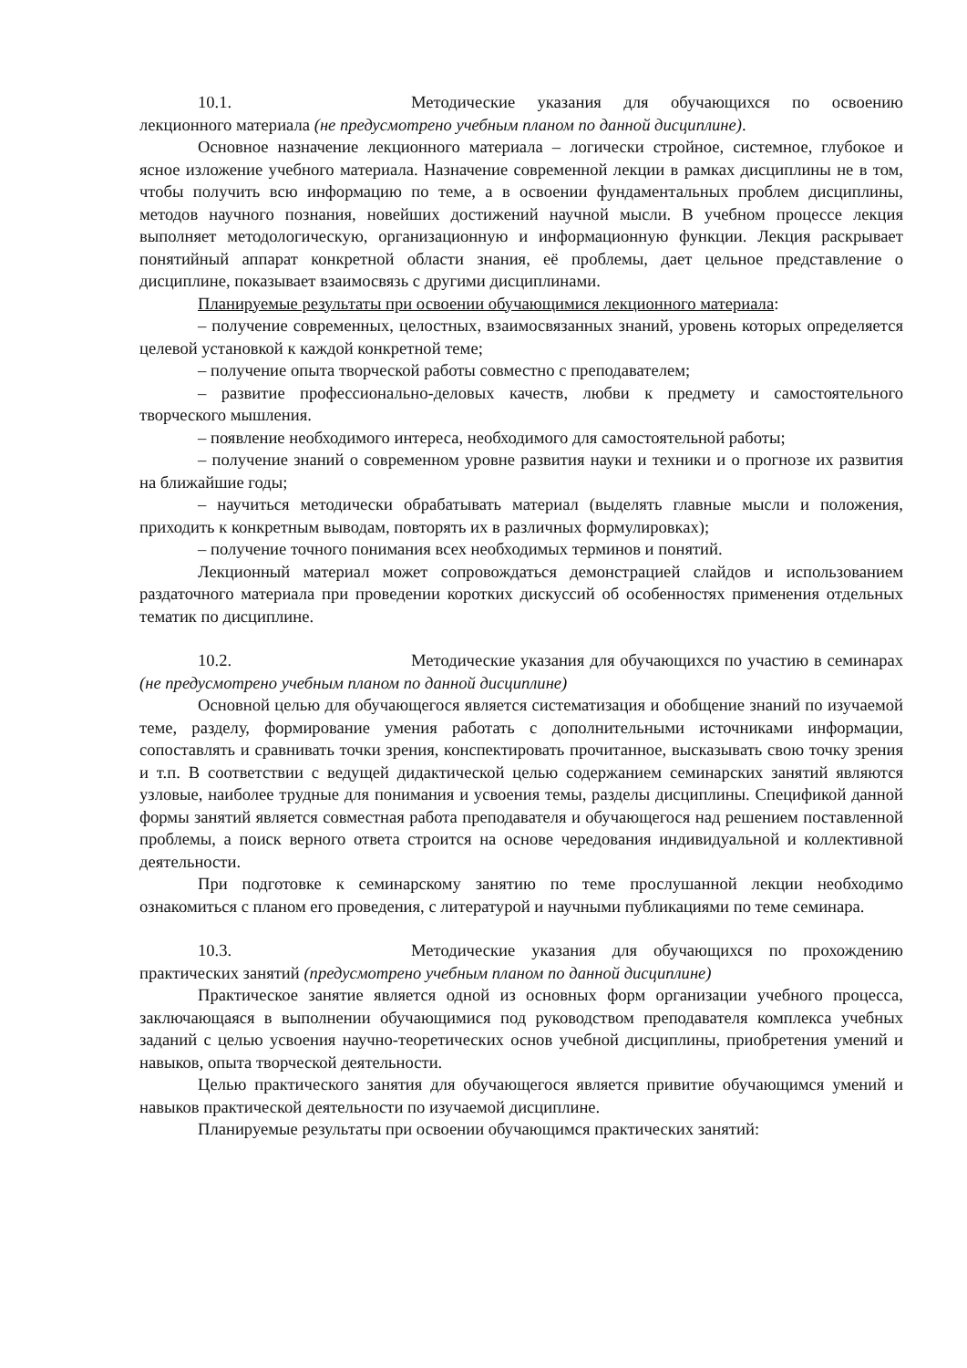10.1. Методические указания для обучающихся по освоению лекционного материала (не предусмотрено учебным планом по данной дисциплине).
Основное назначение лекционного материала – логически стройное, системное, глубокое и ясное изложение учебного материала. Назначение современной лекции в рамках дисциплины не в том, чтобы получить всю информацию по теме, а в освоении фундаментальных проблем дисциплины, методов научного познания, новейших достижений научной мысли. В учебном процессе лекция выполняет методологическую, организационную и информационную функции. Лекция раскрывает понятийный аппарат конкретной области знания, её проблемы, дает цельное представление о дисциплине, показывает взаимосвязь с другими дисциплинами.
Планируемые результаты при освоении обучающимися лекционного материала:
– получение современных, целостных, взаимосвязанных знаний, уровень которых определяется целевой установкой к каждой конкретной теме;
– получение опыта творческой работы совместно с преподавателем;
– развитие профессионально-деловых качеств, любви к предмету и самостоятельного творческого мышления.
– появление необходимого интереса, необходимого для самостоятельной работы;
– получение знаний о современном уровне развития науки и техники и о прогнозе их развития на ближайшие годы;
– научиться методически обрабатывать материал (выделять главные мысли и положения, приходить к конкретным выводам, повторять их в различных формулировках);
– получение точного понимания всех необходимых терминов и понятий.
Лекционный материал может сопровождаться демонстрацией слайдов и использованием раздаточного материала при проведении коротких дискуссий об особенностях применения отдельных тематик по дисциплине.
10.2. Методические указания для обучающихся по участию в семинарах (не предусмотрено учебным планом по данной дисциплине)
Основной целью для обучающегося является систематизация и обобщение знаний по изучаемой теме, разделу, формирование умения работать с дополнительными источниками информации, сопоставлять и сравнивать точки зрения, конспектировать прочитанное, высказывать свою точку зрения и т.п. В соответствии с ведущей дидактической целью содержанием семинарских занятий являются узловые, наиболее трудные для понимания и усвоения темы, разделы дисциплины. Спецификой данной формы занятий является совместная работа преподавателя и обучающегося над решением поставленной проблемы, а поиск верного ответа строится на основе чередования индивидуальной и коллективной деятельности.
При подготовке к семинарскому занятию по теме прослушанной лекции необходимо ознакомиться с планом его проведения, с литературой и научными публикациями по теме семинара.
10.3. Методические указания для обучающихся по прохождению практических занятий (предусмотрено учебным планом по данной дисциплине)
Практическое занятие является одной из основных форм организации учебного процесса, заключающаяся в выполнении обучающимися под руководством преподавателя комплекса учебных заданий с целью усвоения научно-теоретических основ учебной дисциплины, приобретения умений и навыков, опыта творческой деятельности.
Целью практического занятия для обучающегося является привитие обучающимся умений и навыков практической деятельности по изучаемой дисциплине.
Планируемые результаты при освоении обучающимся практических занятий: